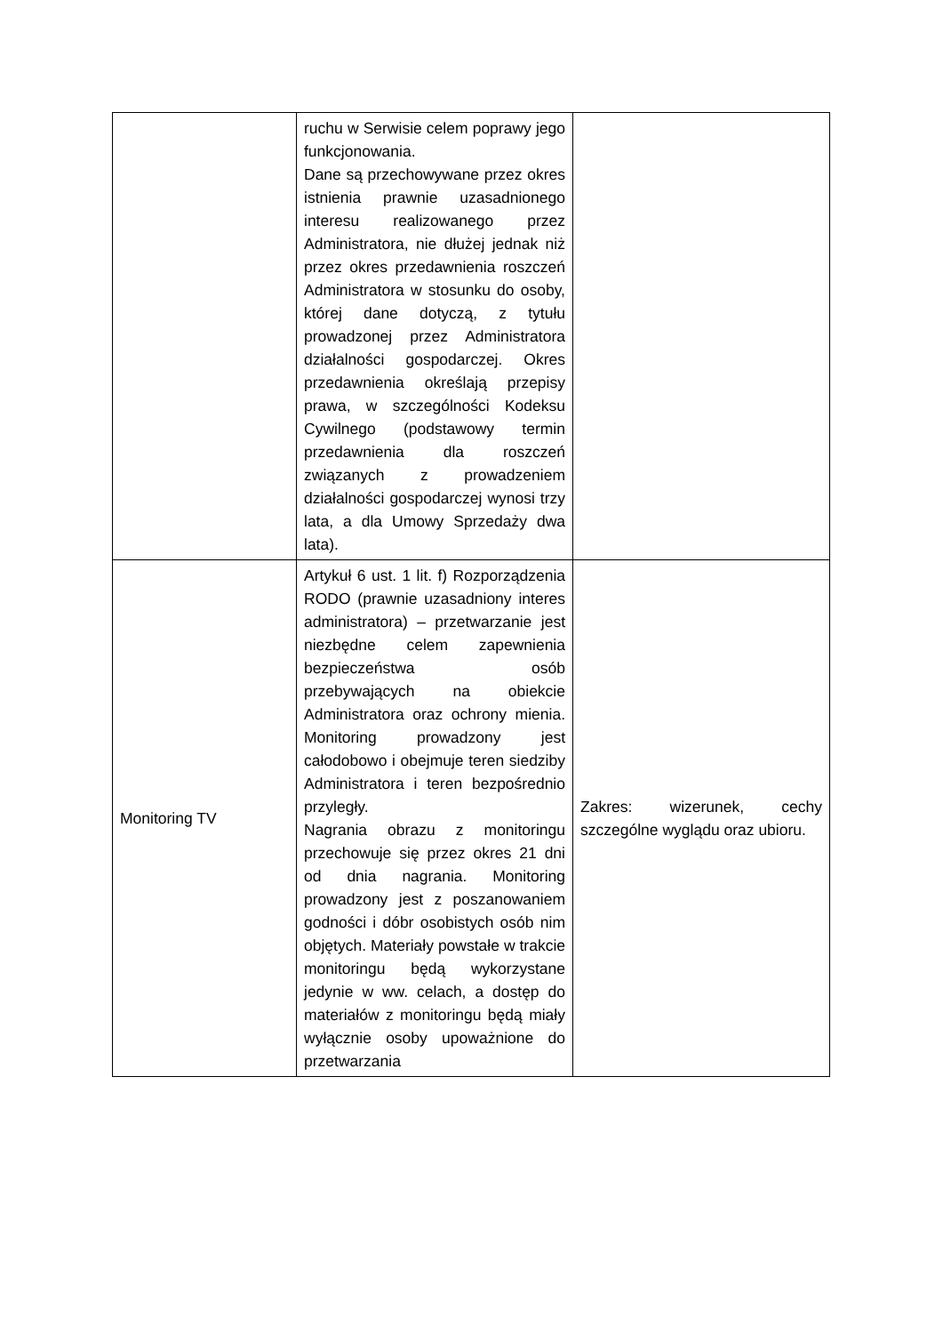| | ruchu w Serwisie celem poprawy jego funkcjonowania. Dane są przechowywane przez okres istnienia prawnie uzasadnionego interesu realizowanego przez Administratora, nie dłużej jednak niż przez okres przedawnienia roszczeń Administratora w stosunku do osoby, której dane dotyczą, z tytułu prowadzonej przez Administratora działalności gospodarczej. Okres przedawnienia określają przepisy prawa, w szczególności Kodeksu Cywilnego (podstawowy termin przedawnienia dla roszczeń związanych z prowadzeniem działalności gospodarczej wynosi trzy lata, a dla Umowy Sprzedaży dwa lata). | |
| Monitoring TV | Artykuł 6 ust. 1 lit. f) Rozporządzenia RODO (prawnie uzasadniony interes administratora) – przetwarzanie jest niezbędne celem zapewnienia bezpieczeństwa osób przebywających na obiekcie Administratora oraz ochrony mienia. Monitoring prowadzony jest całodobowo i obejmuje teren siedziby Administratora i teren bezpośrednio przyległy. Nagrania obrazu z monitoringu przechowuje się przez okres 21 dni od dnia nagrania. Monitoring prowadzony jest z poszanowaniem godności i dóbr osobistych osób nim objętych. Materiały powstałe w trakcie monitoringu będą wykorzystane jedynie w ww. celach, a dostęp do materiałów z monitoringu będą miały wyłącznie osoby upoważnione do przetwarzania | Zakres: wizerunek, cechy szczególne wyglądu oraz ubioru. |